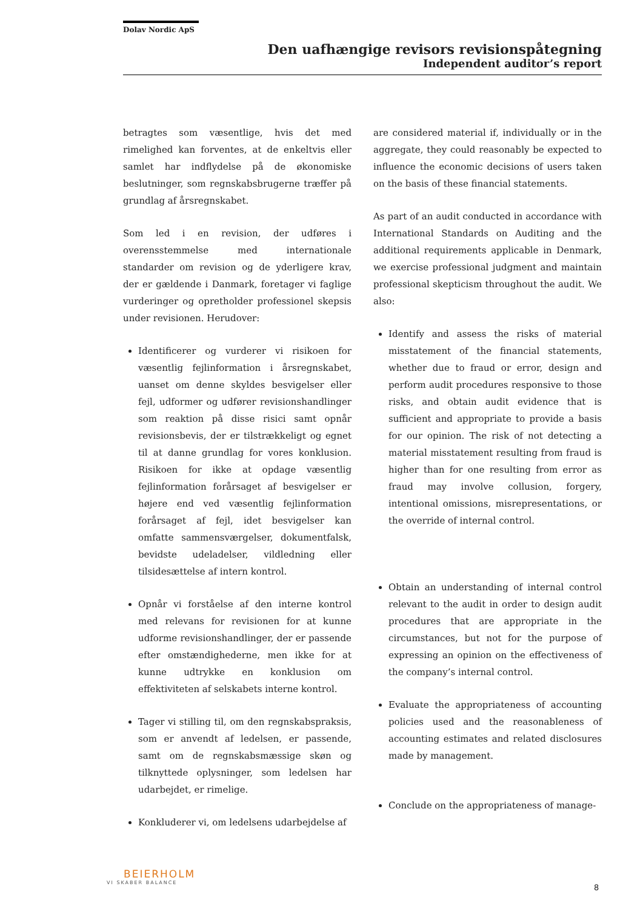Dolav Nordic ApS
Den uafhængige revisors revisionspåtegning
Independent auditor’s report
betragtes som væsentlige, hvis det med rimelighed kan forventes, at de enkeltvis eller samlet har indflydelse på de økonomiske beslutninger, som regnskabsbrugerne træffer på grundlag af årsregnskabet.
Som led i en revision, der udføres i overensstemmelse med internationale standarder om revision og de yderligere krav, der er gældende i Danmark, foretager vi faglige vurderinger og opretholder professionel skepsis under revisionen. Herudover:
Identificerer og vurderer vi risikoen for væsentlig fejlinformation i årsregnskabet, uanset om denne skyldes besvigelser eller fejl, udformer og udfører revisionshandlinger som reaktion på disse risici samt opnår revisionsbevis, der er tilstrækkeligt og egnet til at danne grundlag for vores konklusion. Risikoen for ikke at opdage væsentlig fejlinformation forårsaget af besvigelser er højere end ved væsentlig fejlinformation forårsaget af fejl, idet besvigelser kan omfatte sammensværgelser, dokumentfalsk, bevidste udeladelser, vildledning eller tilsidesættelse af intern kontrol.
Opnår vi forståelse af den interne kontrol med relevans for revisionen for at kunne udforme revisionshandlinger, der er passende efter omstændighederne, men ikke for at kunne udtrykke en konklusion om effektiviteten af selskabets interne kontrol.
Tager vi stilling til, om den regnskabspraksis, som er anvendt af ledelsen, er passende, samt om de regnskabsmæssige skøn og tilknyttede oplysninger, som ledelsen har udarbejdet, er rimelige.
Konkluderer vi, om ledelsens udarbejdelse af
are considered material if, individually or in the aggregate, they could reasonably be expected to influence the economic decisions of users taken on the basis of these financial statements.
As part of an audit conducted in accordance with International Standards on Auditing and the additional requirements applicable in Denmark, we exercise professional judgment and maintain professional skepticism throughout the audit. We also:
Identify and assess the risks of material misstatement of the financial statements, whether due to fraud or error, design and perform audit procedures responsive to those risks, and obtain audit evidence that is sufficient and appropriate to provide a basis for our opinion. The risk of not detecting a material misstatement resulting from fraud is higher than for one resulting from error as fraud may involve collusion, forgery, intentional omissions, misrepresentations, or the override of internal control.
Obtain an understanding of internal control relevant to the audit in order to design audit procedures that are appropriate in the circumstances, but not for the purpose of expressing an opinion on the effectiveness of the company’s internal control.
Evaluate the appropriateness of accounting policies used and the reasonableness of accounting estimates and related disclosures made by management.
Conclude on the appropriateness of manage-
BEIERHOLM
VI SKABER BALANCE
8